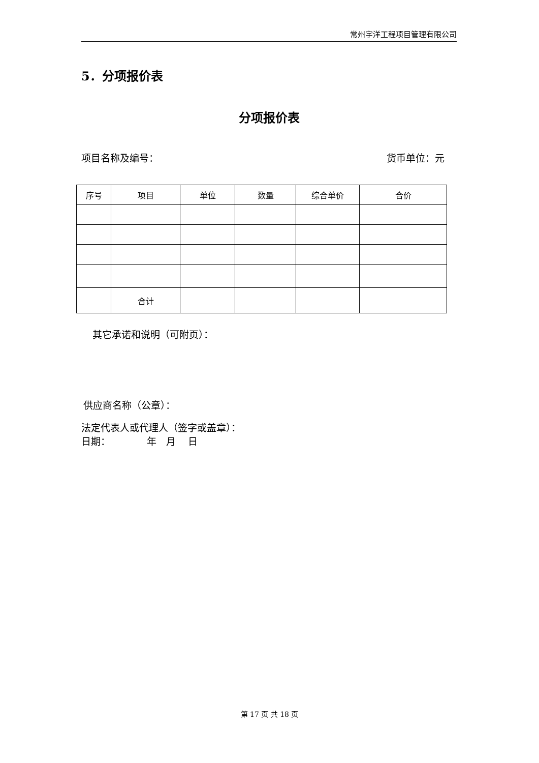常州宇洋工程项目管理有限公司
5．分项报价表
分项报价表
项目名称及编号： 货币单位：元
| 序号 | 项目 | 单位 | 数量 | 综合单价 | 合价 |
| | 合计 | | | | |
其它承诺和说明（可附页）：
供应商名称（公章）：
法定代表人或代理人（签字或盖章）：
日期： 年 月 日
第 17 页 共 18 页